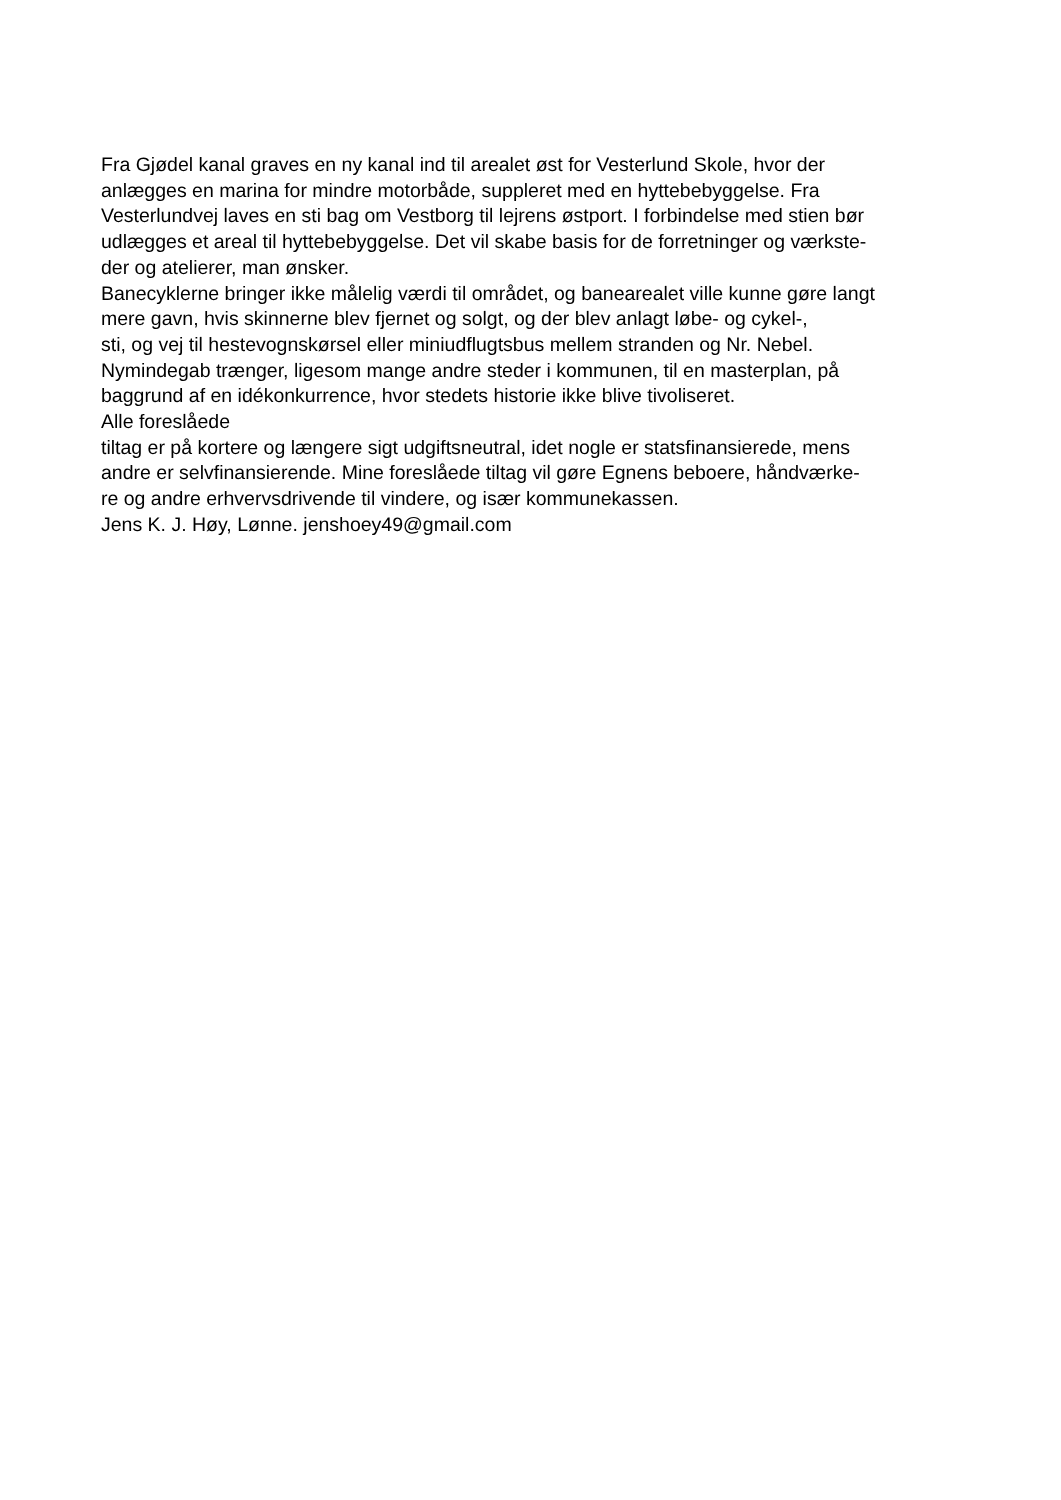Fra Gjødel kanal graves en ny kanal ind til arealet øst for Vesterlund Skole, hvor der
anlægges en marina for mindre motorbåde, suppleret med en hyttebebyggelse. Fra
Vesterlundvej laves en sti bag om Vestborg til lejrens østport. I forbindelse med stien bør
udlægges et areal til hyttebebyggelse. Det vil skabe basis for de forretninger og værkste-
der og atelierer, man ønsker.
Banecyklerne bringer ikke målelig værdi til området, og banearealet ville kunne gøre langt
mere gavn, hvis skinnerne blev fjernet og solgt, og der blev anlagt løbe- og cykel-,
sti, og vej til hestevognskørsel eller miniudflugtsbus mellem stranden og Nr. Nebel.
Nymindegab trænger, ligesom mange andre steder i kommunen, til en masterplan, på
baggrund af en idékonkurrence, hvor stedets historie ikke blive tivoliseret.
Alle foreslåede
tiltag er på kortere og længere sigt udgiftsneutral, idet nogle er statsfinansierede, mens
andre er selvfinansierende. Mine foreslåede tiltag vil gøre Egnens beboere, håndværke-
re og andre erhvervsdrivende til vindere, og især kommunekassen.
Jens K. J. Høy, Lønne. jenshoey49@gmail.com